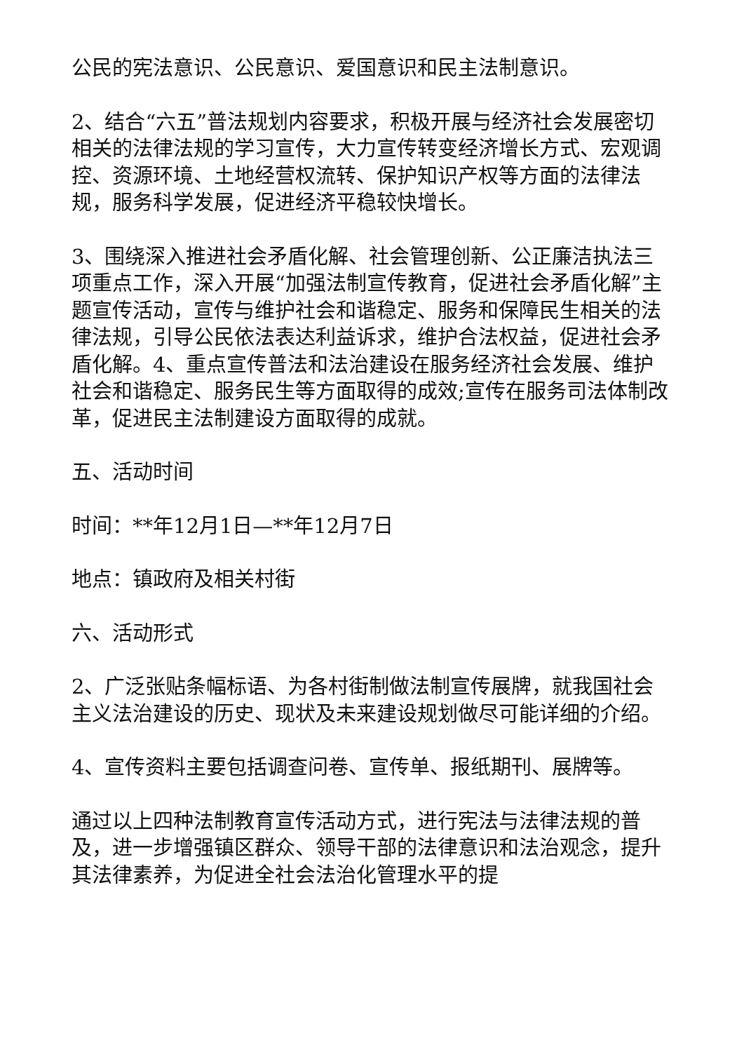公民的宪法意识、公民意识、爱国意识和民主法制意识。
2、结合“六五”普法规划内容要求，积极开展与经济社会发展密切相关的法律法规的学习宣传，大力宣传转变经济增长方式、宏观调控、资源环境、土地经营权流转、保护知识产权等方面的法律法规，服务科学发展，促进经济平稳较快增长。
3、围绕深入推进社会矛盾化解、社会管理创新、公正廉洁执法三项重点工作，深入开展“加强法制宣传教育，促进社会矛盾化解”主题宣传活动，宣传与维护社会和谐稳定、服务和保障民生相关的法律法规，引导公民依法表达利益诉求，维护合法权益，促进社会矛盾化解。4、重点宣传普法和法治建设在服务经济社会发展、维护社会和谐稳定、服务民生等方面取得的成效;宣传在服务司法体制改革，促进民主法制建设方面取得的成就。
五、活动时间
时间：**年12月1日—**年12月7日
地点：镇政府及相关村街
六、活动形式
2、广泛张贴条幅标语、为各村街制做法制宣传展牌，就我国社会主义法治建设的历史、现状及未来建设规划做尽可能详细的介绍。
4、宣传资料主要包括调查问卷、宣传单、报纸期刊、展牌等。
通过以上四种法制教育宣传活动方式，进行宪法与法律法规的普及，进一步增强镇区群众、领导干部的法律意识和法治观念，提升其法律素养，为促进全社会法治化管理水平的提